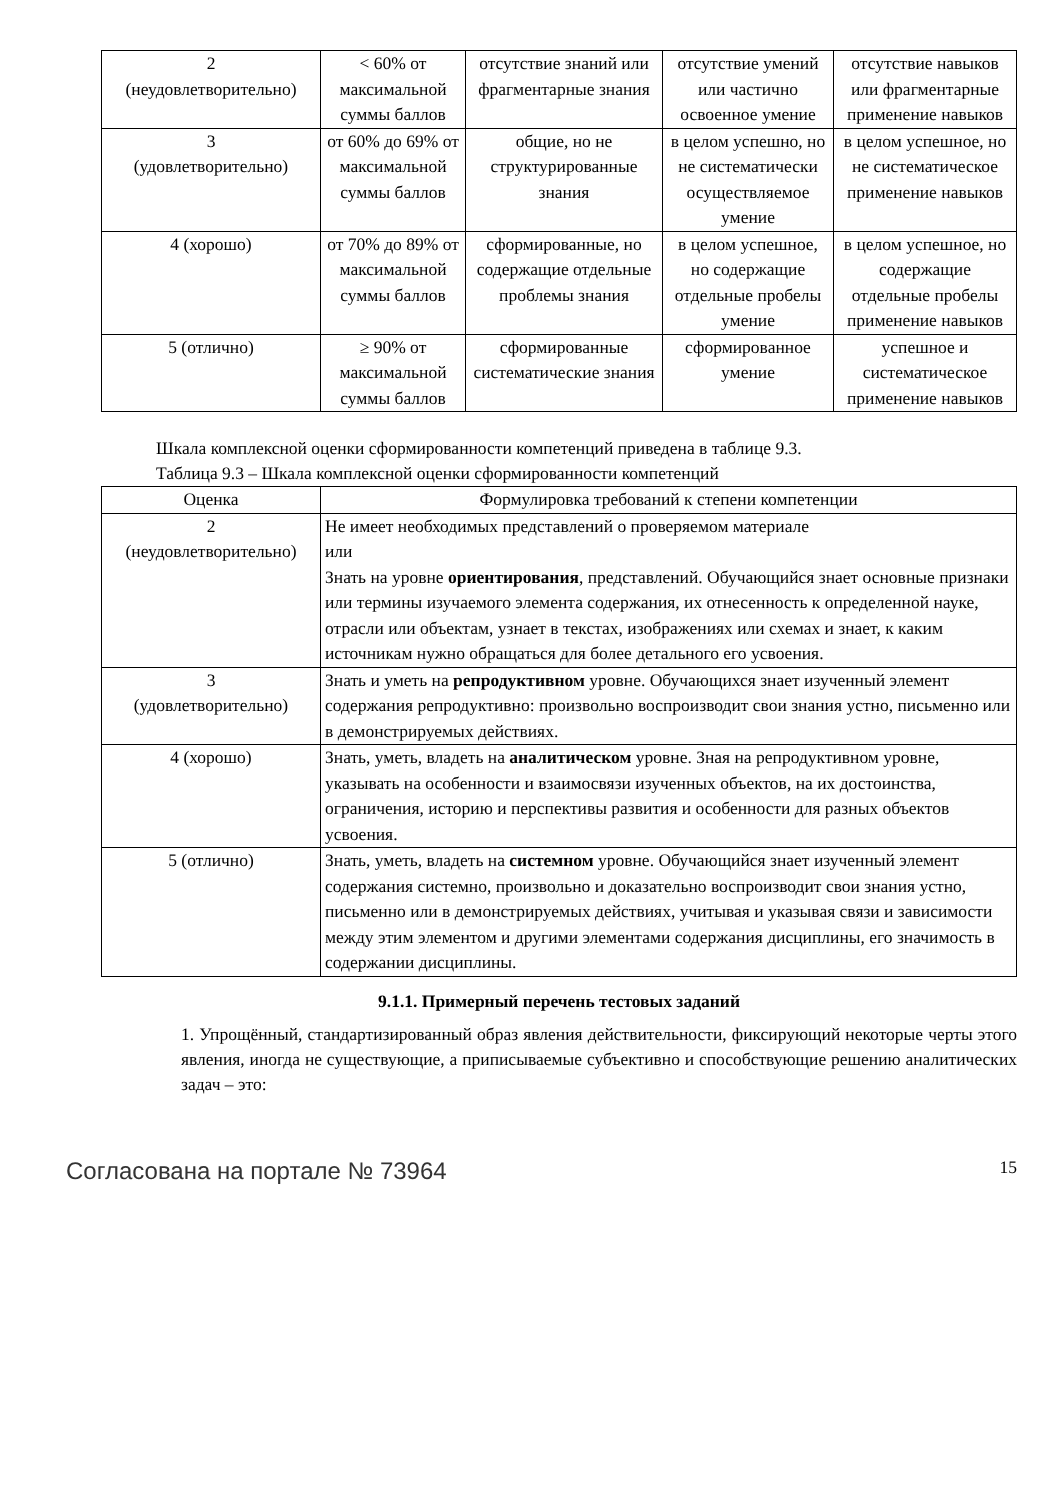| 2 (неудовлетворительно) | < 60% от максимальной суммы баллов | отсутствие знаний или фрагментарные знания | отсутствие умений или частично освоенное умение | отсутствие навыков или фрагментарные применение навыков |
| 3 (удовлетворительно) | от 60% до 69% от максимальной суммы баллов | общие, но не структурированные знания | в целом успешно, но не систематически осуществляемое умение | в целом успешное, но не систематическое применение навыков |
| 4 (хорошо) | от 70% до 89% от максимальной суммы баллов | сформированные, но содержащие отдельные проблемы знания | в целом успешное, но содержащие отдельные пробелы умение | в целом успешное, но содержащие отдельные пробелы применение навыков |
| 5 (отлично) | ≥ 90% от максимальной суммы баллов | сформированные систематические знания | сформированное умение | успешное и систематическое применение навыков |
Шкала комплексной оценки сформированности компетенций приведена в таблице 9.3.
Таблица 9.3 – Шкала комплексной оценки сформированности компетенций
| Оценка | Формулировка требований к степени компетенции |
| --- | --- |
| 2 (неудовлетворительно) | Не имеет необходимых представлений о проверяемом материале или Знать на уровне ориентирования , представлений. Обучающийся знает основные признаки или термины изучаемого элемента содержания, их отнесенность к определенной науке, отрасли или объектам, узнает в текстах, изображениях или схемах и знает, к каким источникам нужно обращаться для более детального его усвоения. |
| 3 (удовлетворительно) | Знать и уметь на репродуктивном уровне. Обучающихся знает изученный элемент содержания репродуктивно: произвольно воспроизводит свои знания устно, письменно или в демонстрируемых действиях. |
| 4 (хорошо) | Знать, уметь, владеть на аналитическом уровне. Зная на репродуктивном уровне, указывать на особенности и взаимосвязи изученных объектов, на их достоинства, ограничения, историю и перспективы развития и особенности для разных объектов усвоения. |
| 5 (отлично) | Знать, уметь, владеть на системном уровне. Обучающийся знает изученный элемент содержания системно, произвольно и доказательно воспроизводит свои знания устно, письменно или в демонстрируемых действиях, учитывая и указывая связи и зависимости между этим элементом и другими элементами содержания дисциплины, его значимость в содержании дисциплины. |
9.1.1. Примерный перечень тестовых заданий
1. Упрощённый, стандартизированный образ явления действительности, фиксирующий некоторые черты этого явления, иногда не существующие, а приписываемые субъективно и способствующие решению аналитических задач – это:
Согласована на портале № 73964 15